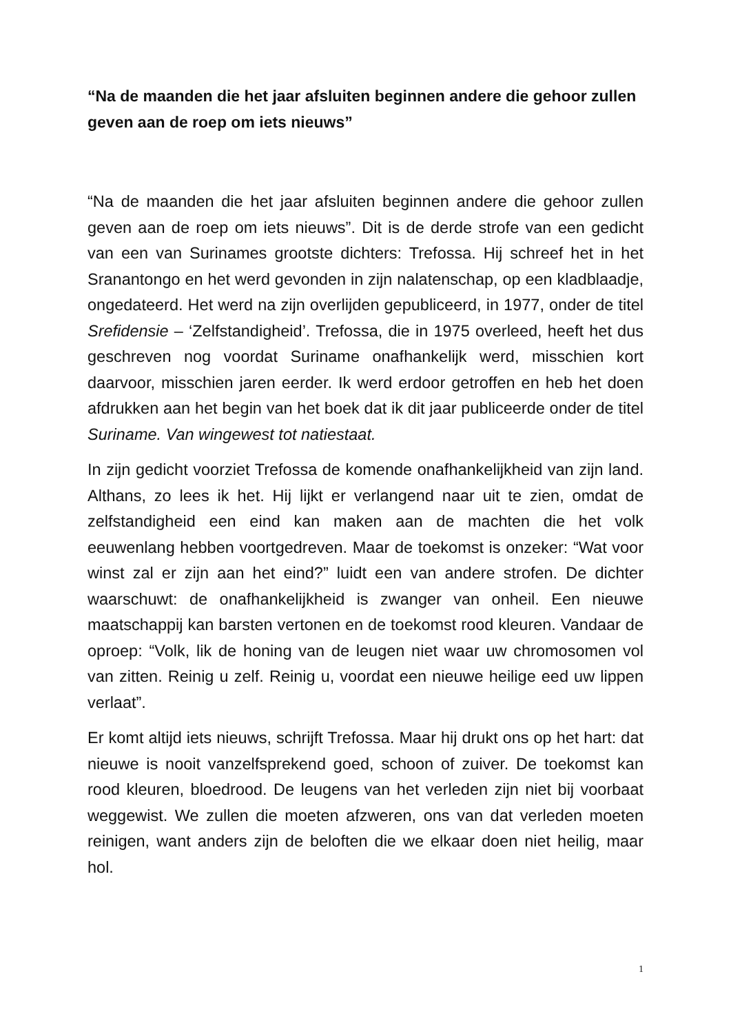“Na de maanden die het jaar afsluiten beginnen andere die gehoor zullen geven aan de roep om iets nieuws”
“Na de maanden die het jaar afsluiten beginnen andere die gehoor zullen geven aan de roep om iets nieuws”. Dit is de derde strofe van een gedicht van een van Surinames grootste dichters: Trefossa. Hij schreef het in het Sranantongo en het werd gevonden in zijn nalatenschap, op een kladblaadje, ongedateerd. Het werd na zijn overlijden gepubliceerd, in 1977, onder de titel Srefidensie – ‘Zelfstandigheid’. Trefossa, die in 1975 overleed, heeft het dus geschreven nog voordat Suriname onafhankelijk werd, misschien kort daarvoor, misschien jaren eerder. Ik werd erdoor getroffen en heb het doen afdrukken aan het begin van het boek dat ik dit jaar publiceerde onder de titel Suriname. Van wingewest tot natiestaat.
In zijn gedicht voorziet Trefossa de komende onafhankelijkheid van zijn land. Althans, zo lees ik het. Hij lijkt er verlangend naar uit te zien, omdat de zelfstandigheid een eind kan maken aan de machten die het volk eeuwenlang hebben voortgedreven. Maar de toekomst is onzeker: “Wat voor winst zal er zijn aan het eind?” luidt een van andere strofen. De dichter waarschuwt: de onafhankelijkheid is zwanger van onheil. Een nieuwe maatschappij kan barsten vertonen en de toekomst rood kleuren. Vandaar de oproep: “Volk, lik de honing van de leugen niet waar uw chromosomen vol van zitten. Reinig u zelf. Reinig u, voordat een nieuwe heilige eed uw lippen verlaat”.
Er komt altijd iets nieuws, schrijft Trefossa. Maar hij drukt ons op het hart: dat nieuwe is nooit vanzelfsprekend goed, schoon of zuiver. De toekomst kan rood kleuren, bloedrood. De leugens van het verleden zijn niet bij voorbaat weggewist. We zullen die moeten afzweren, ons van dat verleden moeten reinigen, want anders zijn de beloften die we elkaar doen niet heilig, maar hol.
1